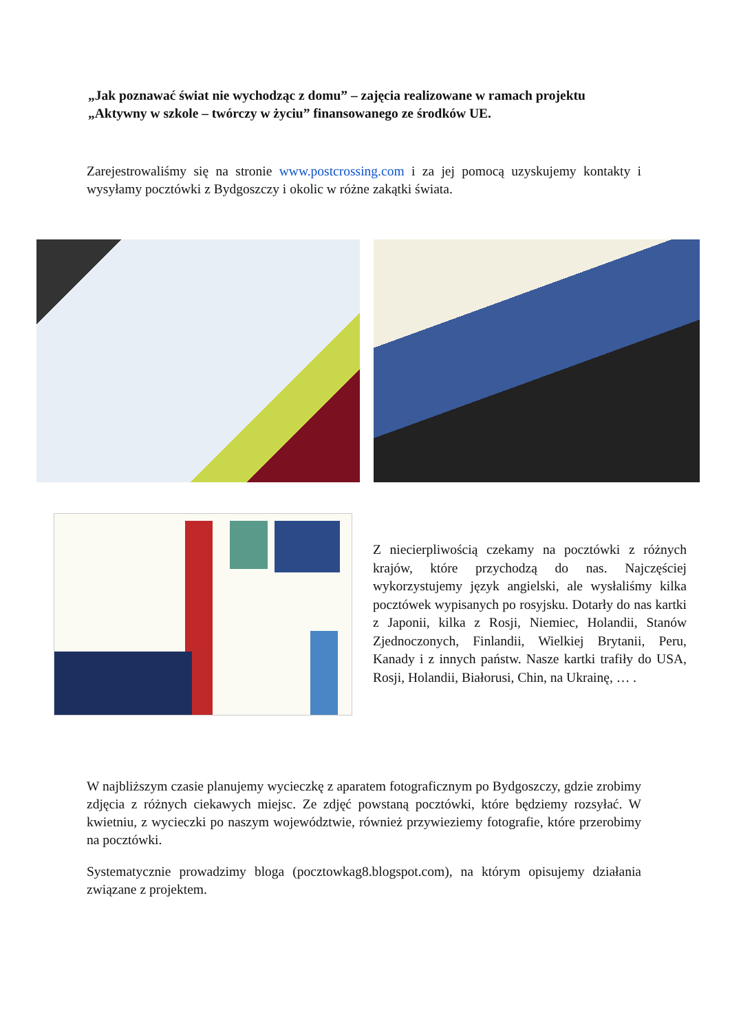„Jak poznawać świat nie wychodząc z domu” – zajęcia realizowane w ramach projektu „Aktywny w szkole – twórczy w życiu” finansowanego ze środków UE.
Zarejestrowaliśmy się na stronie www.postcrossing.com i za jej pomocą uzyskujemy kontakty i wysyłamy pocztówki z Bydgoszczy i okolic w różne zakątki świata.
Z niecierpliwością czekamy na pocztówki z różnych krajów, które przychodzą do nas. Najczęściej wykorzystujemy język angielski, ale wysłaliśmy kilka pocztówek wypisanych po rosyjsku. Dotarły do nas kartki z Japonii, kilka z Rosji, Niemiec, Holandii, Stanów Zjednoczonych, Finlandii, Wielkiej Brytanii, Peru, Kanady i z innych państw. Nasze kartki trafiły do USA, Rosji, Holandii, Białorusi, Chin, na Ukrainę, … .
W najbliższym czasie planujemy wycieczkę z aparatem fotograficznym po Bydgoszczy, gdzie zrobimy zdjęcia z różnych ciekawych miejsc. Ze zdjęć powstaną pocztówki, które będziemy rozsyłać. W kwietniu, z wycieczki po naszym województwie, również przywieziemy fotografie, które przerobimy na pocztówki.
Systematycznie prowadzimy bloga (pocztowkag8.blogspot.com), na którym opisujemy działania związane z projektem.